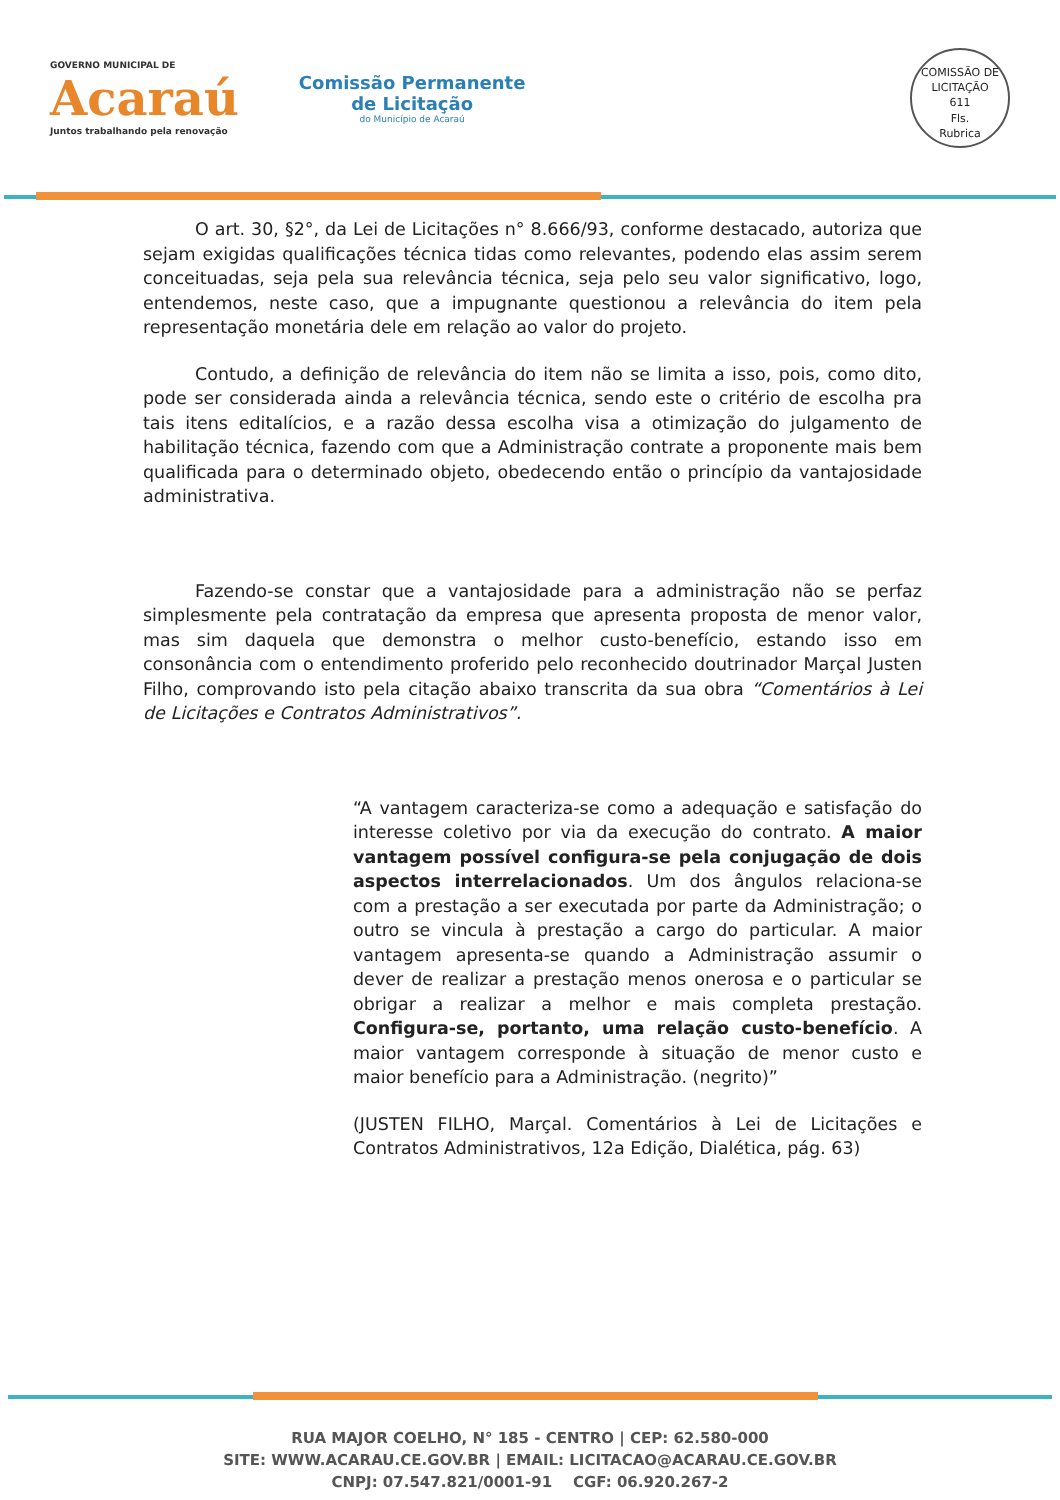GOVERNO MUNICIPAL DE
Acaraú
Juntos trabalhando pela renovação
Comissão Permanente
de Licitação
do Município de Acaraú
COMISSÃO DE LICITAÇÃO
611
Fls.
Rubrica
O art. 30, §2°, da Lei de Licitações n° 8.666/93, conforme destacado, autoriza que sejam exigidas qualificações técnica tidas como relevantes, podendo elas assim serem conceituadas, seja pela sua relevância técnica, seja pelo seu valor significativo, logo, entendemos, neste caso, que a impugnante questionou a relevância do item pela representação monetária dele em relação ao valor do projeto.
Contudo, a definição de relevância do item não se limita a isso, pois, como dito, pode ser considerada ainda a relevância técnica, sendo este o critério de escolha pra tais itens editalícios, e a razão dessa escolha visa a otimização do julgamento de habilitação técnica, fazendo com que a Administração contrate a proponente mais bem qualificada para o determinado objeto, obedecendo então o princípio da vantajosidade administrativa.
Fazendo-se constar que a vantajosidade para a administração não se perfaz simplesmente pela contratação da empresa que apresenta proposta de menor valor, mas sim daquela que demonstra o melhor custo-benefício, estando isso em consonância com o entendimento proferido pelo reconhecido doutrinador Marçal Justen Filho, comprovando isto pela citação abaixo transcrita da sua obra “Comentários à Lei de Licitações e Contratos Administrativos”.
“A vantagem caracteriza-se como a adequação e satisfação do interesse coletivo por via da execução do contrato. A maior vantagem possível configura-se pela conjugação de dois aspectos interrelacionados. Um dos ângulos relaciona-se com a prestação a ser executada por parte da Administração; o outro se vincula à prestação a cargo do particular. A maior vantagem apresenta-se quando a Administração assumir o dever de realizar a prestação menos onerosa e o particular se obrigar a realizar a melhor e mais completa prestação. Configura-se, portanto, uma relação custo-benefício. A maior vantagem corresponde à situação de menor custo e maior benefício para a Administração. (negrito)”
(JUSTEN FILHO, Marçal. Comentários à Lei de Licitações e Contratos Administrativos, 12a Edição, Dialética, pág. 63)
RUA MAJOR COELHO, N° 185 - CENTRO | CEP: 62.580-000
SITE: WWW.ACARAU.CE.GOV.BR | EMAIL: LICITACAO@ACARAU.CE.GOV.BR
CNPJ: 07.547.821/0001-91 CGF: 06.920.267-2